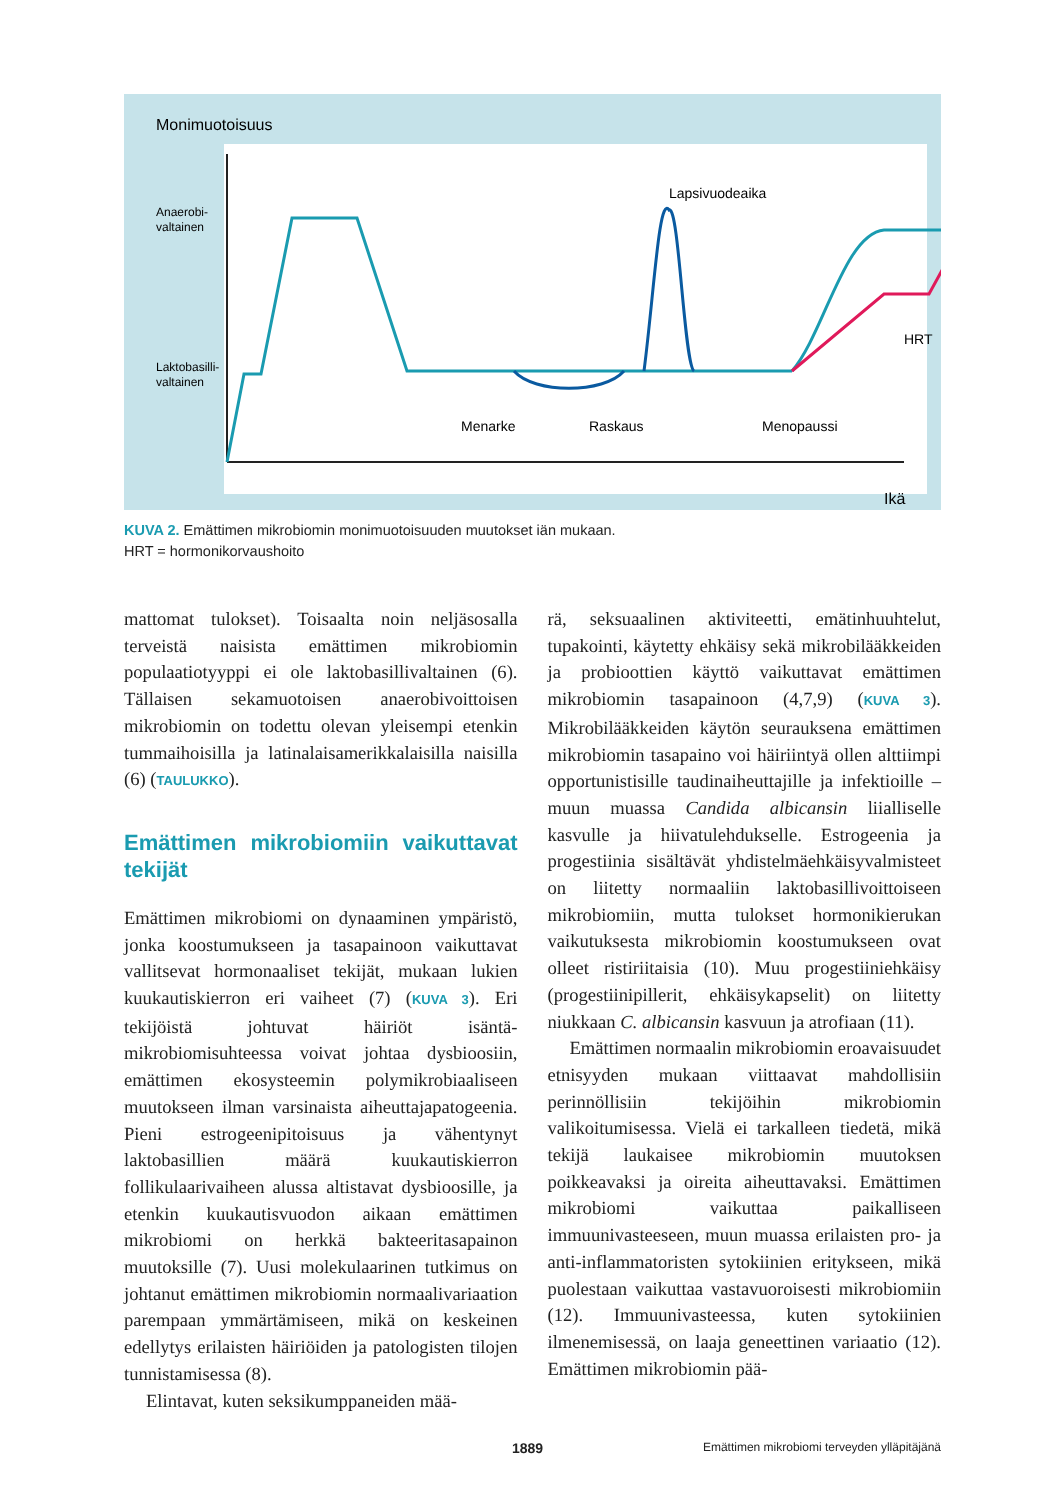Monimuotoisuus
Anaerobi-
valtainen
Laktobasilli-
valtainen
Lapsivuodeaika
HRT
Menarke
Raskaus
Menopaussi
Ikä
KUVA 2. Emättimen mikrobiomin monimuotoisuuden muutokset iän mukaan.
HRT = hormonikorvaushoito
mattomat tulokset). Toisaalta noin neljäsosalla terveistä naisista emättimen mikrobiomin populaatiotyyppi ei ole laktobasillivaltainen (6). Tällaisen sekamuotoisen anaerobivoittoisen mikrobiomin on todettu olevan yleisempi etenkin tummaihoisilla ja latinalaisamerikkalaisilla naisilla (6) (TAULUKKO).
Emättimen mikrobiomiin vaikuttavat tekijät
Emättimen mikrobiomi on dynaaminen ympäristö, jonka koostumukseen ja tasapainoon vaikuttavat vallitsevat hormonaaliset tekijät, mukaan lukien kuukautiskierron eri vaiheet (7) (KUVA 3). Eri tekijöistä johtuvat häiriöt isäntä-mikrobiomisuhteessa voivat johtaa dysbioosiin, emättimen ekosysteemin polymikrobiaaliseen muutokseen ilman varsinaista aiheuttajapatogeenia. Pieni estrogeenipitoisuus ja vähentynyt laktobasillien määrä kuukautiskierron follikulaarivaiheen alussa altistavat dysbioosille, ja etenkin kuukautisvuodon aikaan emättimen mikrobiomi on herkkä bakteeritasapainon muutoksille (7). Uusi molekulaarinen tutkimus on johtanut emättimen mikrobiomin normaalivariaation parempaan ymmärtämiseen, mikä on keskeinen edellytys erilaisten häiriöiden ja patologisten tilojen tunnistamisessa (8).
Elintavat, kuten seksikumppaneiden mää-
rä, seksuaalinen aktiviteetti, emätinhuuhtelut, tupakointi, käytetty ehkäisy sekä mikrobilääkkeiden ja probioottien käyttö vaikuttavat emättimen mikrobiomin tasapainoon (4,7,9) (KUVA 3). Mikrobilääkkeiden käytön seurauksena emättimen mikrobiomin tasapaino voi häiriintyä ollen alttiimpi opportunistisille taudinaiheuttajille ja infektioille – muun muassa Candida albicansin liialliselle kasvulle ja hiivatulehdukselle. Estrogeenia ja progestiinia sisältävät yhdistelmäehkäisyvalmisteet on liitetty normaaliin laktobasillivoittoiseen mikrobiomiin, mutta tulokset hormonikierukan vaikutuksesta mikrobiomin koostumukseen ovat olleet ristiriitaisia (10). Muu progestiiniehkäisy (progestiinipillerit, ehkäisykapselit) on liitetty niukkaan C. albicansin kasvuun ja atrofiaan (11).
Emättimen normaalin mikrobiomin eroavaisuudet etnisyyden mukaan viittaavat mahdollisiin perinnöllisiin tekijöihin mikrobiomin valikoitumisessa. Vielä ei tarkalleen tiedetä, mikä tekijä laukaisee mikrobiomin muutoksen poikkeavaksi ja oireita aiheuttavaksi. Emättimen mikrobiomi vaikuttaa paikalliseen immuunivasteeseen, muun muassa erilaisten pro- ja anti-inflammatoristen sytokiinien eritykseen, mikä puolestaan vaikuttaa vastavuoroisesti mikrobiomiin (12). Immuunivasteessa, kuten sytokiinien ilmenemisessä, on laaja geneettinen variaatio (12). Emättimen mikrobiomin pää-
1889 Emättimen mikrobiomi terveyden ylläpitäjänä